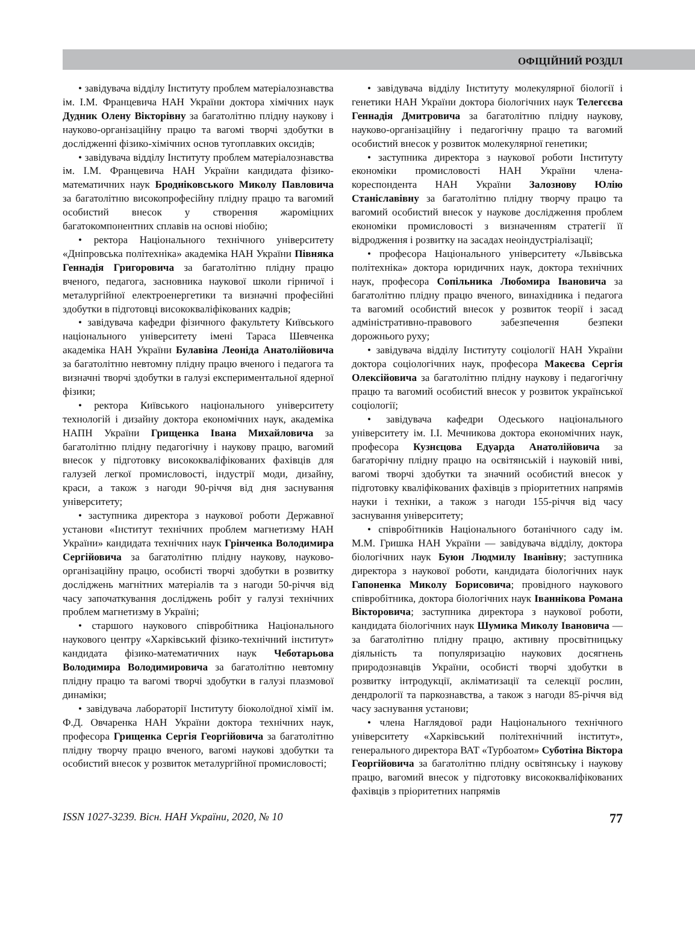ОФІЦІЙНИЙ РОЗДІЛ
• завідувача відділу Інституту проблем матеріалознавства ім. І.М. Францевича НАН України доктора хімічних наук Дудник Олену Вікторівну за багатолітню плідну наукову і науково-організаційну працю та вагомі творчі здобутки в дослідженні фізико-хімічних основ тугоплавких оксидів;
• завідувача відділу Інституту проблем матеріалознавства ім. І.М. Францевича НАН України кандидата фізико-математичних наук Бродніковського Миколу Павловича за багатолітню високопрофесійну плідну працю та вагомий особистий внесок у створення жароміцних багатокомпонентних сплавів на основі ніобію;
• ректора Національного технічного університету «Дніпровська політехніка» академіка НАН України Півняка Геннадія Григоровича за багатолітню плідну працю вченого, педагога, засновника наукової школи гірничої і металургійної електроенергетики та визначні професійні здобутки в підготовці висококваліфікованих кадрів;
• завідувача кафедри фізичного факультету Київського національного університету імені Тараса Шевченка академіка НАН України Булавіна Леоніда Анатолійовича за багатолітню невтомну плідну працю вченого і педагога та визначні творчі здобутки в галузі експериментальної ядерної фізики;
• ректора Київського національного університету технологій і дизайну доктора економічних наук, академіка НАПН України Грищенка Івана Михайловича за багатолітню плідну педагогічну і наукову працю, вагомий внесок у підготовку висококваліфікованих фахівців для галузей легкої промисловості, індустрії моди, дизайну, краси, а також з нагоди 90-річчя від дня заснування університету;
• заступника директора з наукової роботи Державної установи «Інститут технічних проблем магнетизму НАН України» кандидата технічних наук Грінченка Володимира Сергійовича за багатолітню плідну наукову, науково-організаційну працю, особисті творчі здобутки в розвитку досліджень магнітних матеріалів та з нагоди 50-річчя від часу започаткування досліджень робіт у галузі технічних проблем магнетизму в Україні;
• старшого наукового співробітника Національного наукового центру «Харківський фізико-технічний інститут» кандидата фізико-математичних наук Чеботарьова Володимира Володимировича за багатолітню невтомну плідну працю та вагомі творчі здобутки в галузі плазмової динаміки;
• завідувача лабораторії Інституту біоколоїдної хімії ім. Ф.Д. Овчаренка НАН України доктора технічних наук, професора Грищенка Сергія Георгійовича за багатолітню плідну творчу працю вченого, вагомі наукові здобутки та особистий внесок у розвиток металургійної промисловості;
• завідувача відділу Інституту молекулярної біології і генетики НАН України доктора біологічних наук Телегєєва Геннадія Дмитровича за багатолітню плідну наукову, науково-організаційну і педагогічну працю та вагомий особистий внесок у розвиток молекулярної генетики;
• заступника директора з наукової роботи Інституту економіки промисловості НАН України члена-кореспондента НАН України Залознову Юлію Станіславівну за багатолітню плідну творчу працю та вагомий особистий внесок у наукове дослідження проблем економіки промисловості з визначенням стратегії її відродження і розвитку на засадах неоіндустріалізації;
• професора Національного університету «Львівська політехніка» доктора юридичних наук, доктора технічних наук, професора Сопільника Любомира Івановича за багатолітню плідну працю вченого, винахідника і педагога та вагомий особистий внесок у розвиток теорії і засад адміністративно-правового забезпечення безпеки дорожнього руху;
• завідувача відділу Інституту соціології НАН України доктора соціологічних наук, професора Макеєва Сергія Олексійовича за багатолітню плідну наукову і педагогічну працю та вагомий особистий внесок у розвиток української соціології;
• завідувача кафедри Одеського національного університету ім. І.І. Мечникова доктора економічних наук, професора Кузнєцова Едуарда Анатолійовича за багаторічну плідну працю на освітянській і науковій ниві, вагомі творчі здобутки та значний особистий внесок у підготовку кваліфікованих фахівців з пріоритетних напрямів науки і техніки, а також з нагоди 155-річчя від часу заснування університету;
• співробітників Національного ботанічного саду ім. М.М. Гришка НАН України — завідувача відділу, доктора біологічних наук Буюн Людмилу Іванівну; заступника директора з наукової роботи, кандидата біологічних наук Гапоненка Миколу Борисовича; провідного наукового співробітника, доктора біологічних наук Іваннікова Романа Вікторовича; заступника директора з наукової роботи, кандидата біологічних наук Шумика Миколу Івановича — за багатолітню плідну працю, активну просвітницьку діяльність та популяризацію наукових досягнень природознавців України, особисті творчі здобутки в розвитку інтродукції, акліматизації та селекції рослин, дендрології та паркознавства, а також з нагоди 85-річчя від часу заснування установи;
• члена Наглядової ради Національного технічного університету «Харківський політехнічний інститут», генерального директора ВАТ «Турбоатом» Суботіна Віктора Георгійовича за багатолітню плідну освітянську і наукову працю, вагомий внесок у підготовку висококваліфікованих фахівців з пріоритетних напрямів
ISSN 1027-3239. Вісн. НАН України, 2020, № 10 77